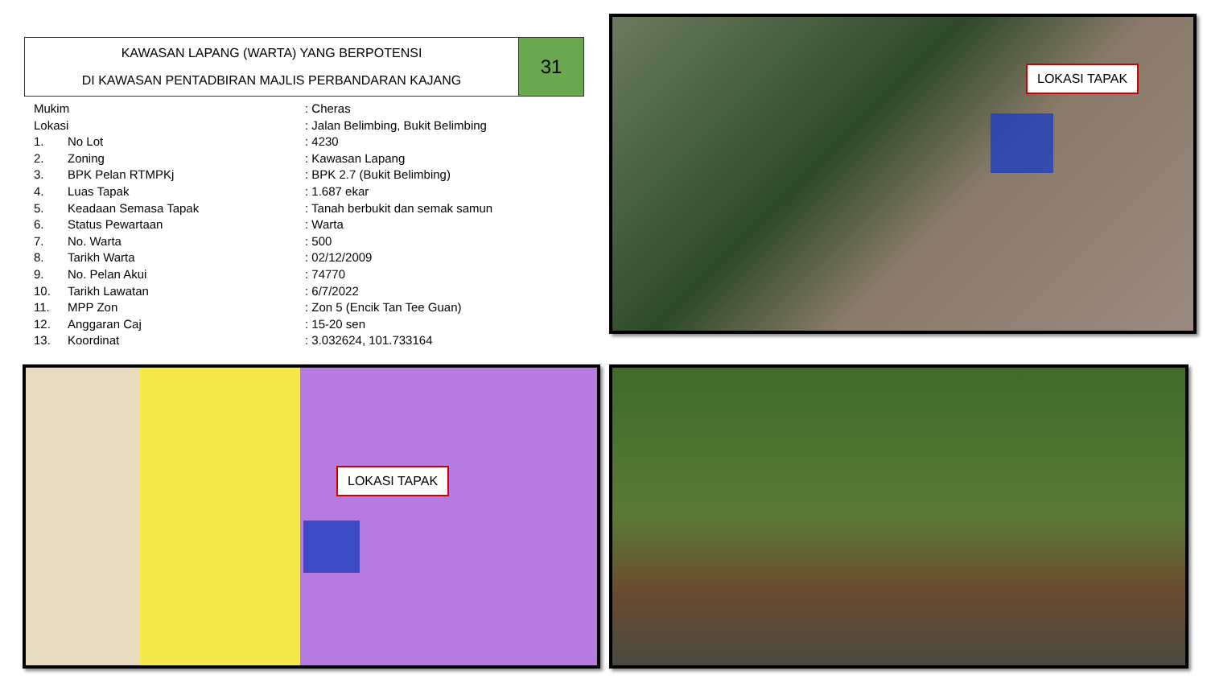KAWASAN LAPANG (WARTA) YANG BERPOTENSI
DI KAWASAN PENTADBIRAN MAJLIS PERBANDARAN KAJANG
31
| Mukim | | : Cheras |
| Lokasi | | : Jalan Belimbing, Bukit Belimbing |
| 1. | No Lot | : 4230 |
| 2. | Zoning | : Kawasan Lapang |
| 3. | BPK Pelan RTMPKj | : BPK 2.7 (Bukit Belimbing) |
| 4. | Luas Tapak | : 1.687 ekar |
| 5. | Keadaan Semasa Tapak | : Tanah berbukit dan semak samun |
| 6. | Status Pewartaan | : Warta |
| 7. | No. Warta | : 500 |
| 8. | Tarikh Warta | : 02/12/2009 |
| 9. | No. Pelan Akui | : 74770 |
| 10. | Tarikh Lawatan | : 6/7/2022 |
| 11. | MPP Zon | : Zon 5 (Encik Tan Tee Guan) |
| 12. | Anggaran Caj | : 15-20 sen |
| 13. | Koordinat | : 3.032624, 101.733164 |
LOKASI TAPAK
LOKASI TAPAK